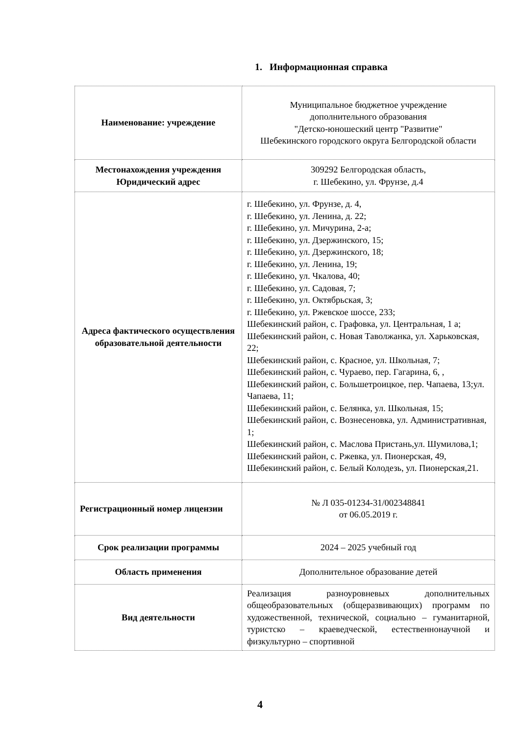1. Информационная справка
| Наименование: учреждение | Муниципальное бюджетное учреждение дополнительного образования "Детско-юношеский центр "Развитие" Шебекинского городского округа Белгородской области |
| Местонахождения учреждения Юридический адрес | 309292 Белгородская область, г. Шебекино, ул. Фрунзе, д.4 |
| Адреса фактического осуществления образовательной деятельности | г. Шебекино, ул. Фрунзе, д. 4, г. Шебекино, ул. Ленина, д. 22; г. Шебекино, ул. Мичурина, 2-а; г. Шебекино, ул. Дзержинского, 15; г. Шебекино, ул. Дзержинского, 18; г. Шебекино, ул. Ленина, 19; г. Шебекино, ул. Чкалова, 40; г. Шебекино, ул. Садовая, 7; г. Шебекино, ул. Октябрьская, 3; г. Шебекино, ул. Ржевское шоссе, 233; Шебекинский район, с. Графовка, ул. Центральная, 1 а; Шебекинский район, с. Новая Таволжанка, ул. Харьковская, 22; Шебекинский район, с. Красное, ул. Школьная, 7; Шебекинский район, с. Чураево, пер. Гагарина, 6, , Шебекинский район, с. Большетроицкое, пер. Чапаева, 13;ул. Чапаева, 11; Шебекинский район, с. Белянка, ул. Школьная, 15; Шебекинский район, с. Вознесеновка, ул. Административная, 1; Шебекинский район, с. Маслова Пристань,ул. Шумилова,1; Шебекинский район, с. Ржевка, ул. Пионерская, 49, Шебекинский район, с. Белый Колодезь, ул. Пионерская,21. |
| Регистрационный номер лицензии | № Л 035-01234-31/002348841 от 06.05.2019 г. |
| Срок реализации программы | 2024 – 2025 учебный год |
| Область применения | Дополнительное образование детей |
| Вид деятельности | Реализация разноуровневых дополнительных общеобразовательных (общеразвивающих) программ по художественной, технической, социально – гуманитарной, туристско – краеведческой, естественнонаучной и физкультурно – спортивной |
4